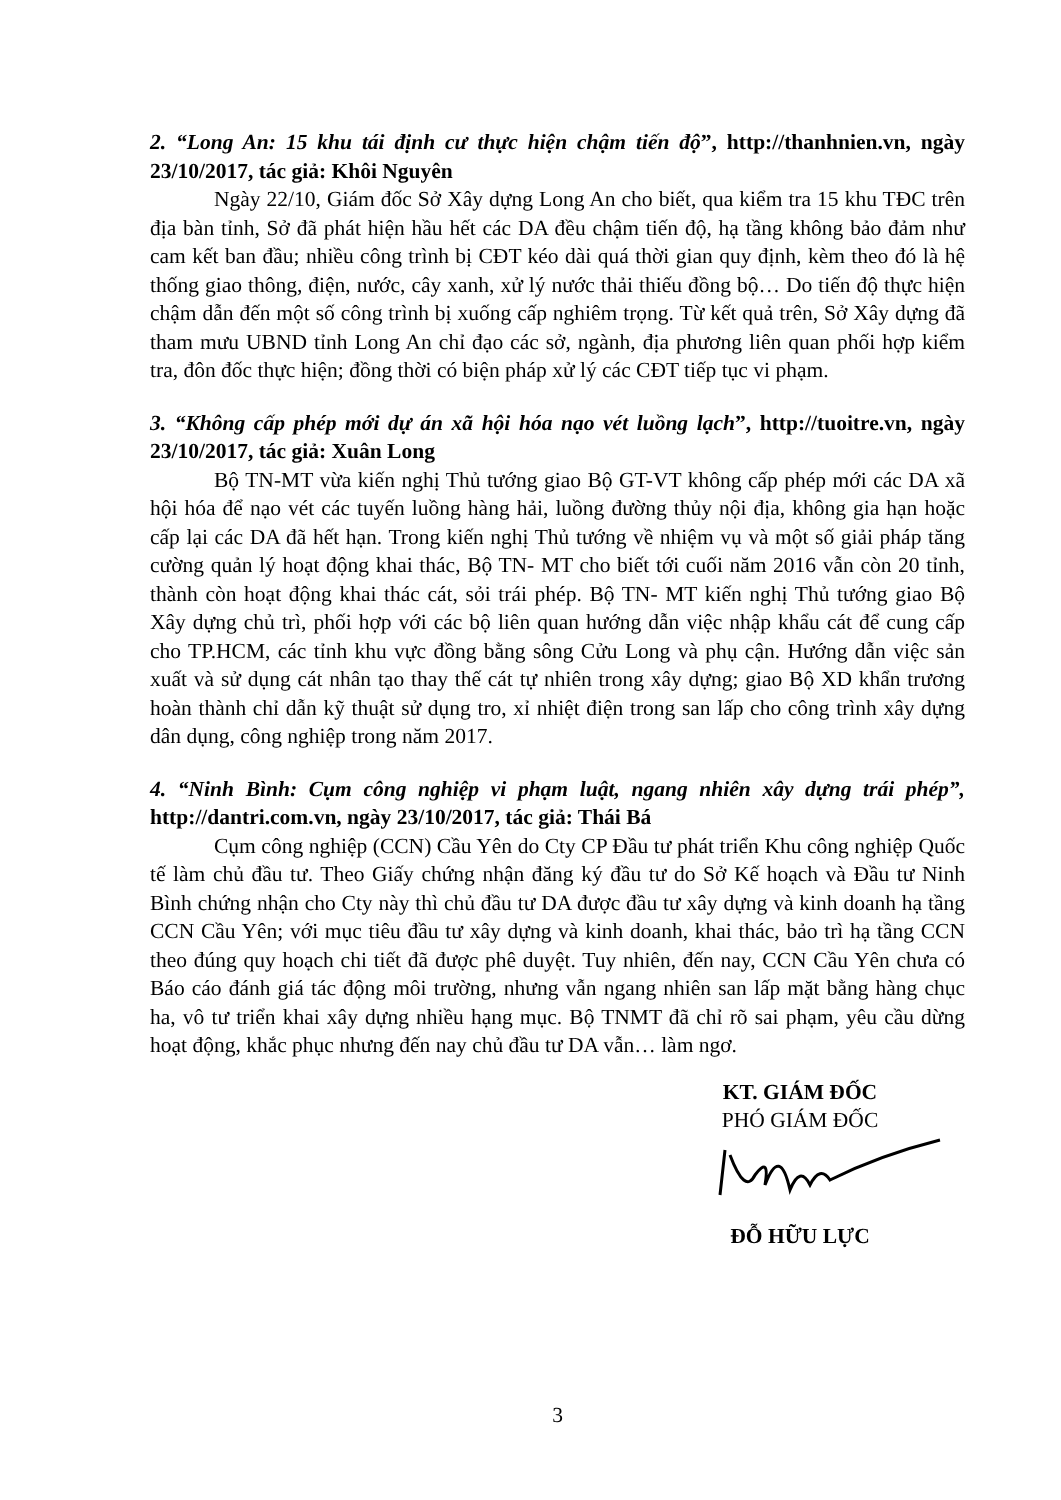2. “Long An: 15 khu tái định cư thực hiện chậm tiến độ”, http://thanhnien.vn, ngày 23/10/2017, tác giả: Khôi Nguyên
Ngày 22/10, Giám đốc Sở Xây dựng Long An cho biết, qua kiểm tra 15 khu TĐC trên địa bàn tỉnh, Sở đã phát hiện hầu hết các DA đều chậm tiến độ, hạ tầng không bảo đảm như cam kết ban đầu; nhiều công trình bị CĐT kéo dài quá thời gian quy định, kèm theo đó là hệ thống giao thông, điện, nước, cây xanh, xử lý nước thải thiếu đồng bộ… Do tiến độ thực hiện chậm dẫn đến một số công trình bị xuống cấp nghiêm trọng. Từ kết quả trên, Sở Xây dựng đã tham mưu UBND tỉnh Long An chỉ đạo các sở, ngành, địa phương liên quan phối hợp kiểm tra, đôn đốc thực hiện; đồng thời có biện pháp xử lý các CĐT tiếp tục vi phạm.
3. “Không cấp phép mới dự án xã hội hóa nạo vét luồng lạch”, http://tuoitre.vn, ngày 23/10/2017, tác giả: Xuân Long
Bộ TN-MT vừa kiến nghị Thủ tướng giao Bộ GT-VT không cấp phép mới các DA xã hội hóa để nạo vét các tuyến luồng hàng hải, luồng đường thủy nội địa, không gia hạn hoặc cấp lại các DA đã hết hạn. Trong kiến nghị Thủ tướng về nhiệm vụ và một số giải pháp tăng cường quản lý hoạt động khai thác, Bộ TN- MT cho biết tới cuối năm 2016 vẫn còn 20 tỉnh, thành còn hoạt động khai thác cát, sỏi trái phép. Bộ TN- MT kiến nghị Thủ tướng giao Bộ Xây dựng chủ trì, phối hợp với các bộ liên quan hướng dẫn việc nhập khẩu cát để cung cấp cho TP.HCM, các tỉnh khu vực đồng bằng sông Cửu Long và phụ cận. Hướng dẫn việc sản xuất và sử dụng cát nhân tạo thay thế cát tự nhiên trong xây dựng; giao Bộ XD khẩn trương hoàn thành chỉ dẫn kỹ thuật sử dụng tro, xỉ nhiệt điện trong san lấp cho công trình xây dựng dân dụng, công nghiệp trong năm 2017.
4. “Ninh Bình: Cụm công nghiệp vi phạm luật, ngang nhiên xây dựng trái phép”, http://dantri.com.vn, ngày 23/10/2017, tác giả: Thái Bá
Cụm công nghiệp (CCN) Cầu Yên do Cty CP Đầu tư phát triển Khu công nghiệp Quốc tế làm chủ đầu tư. Theo Giấy chứng nhận đăng ký đầu tư do Sở Kế hoạch và Đầu tư Ninh Bình chứng nhận cho Cty này thì chủ đầu tư DA được đầu tư xây dựng và kinh doanh hạ tầng CCN Cầu Yên; với mục tiêu đầu tư xây dựng và kinh doanh, khai thác, bảo trì hạ tầng CCN theo đúng quy hoạch chi tiết đã được phê duyệt. Tuy nhiên, đến nay, CCN Cầu Yên chưa có Báo cáo đánh giá tác động môi trường, nhưng vẫn ngang nhiên san lấp mặt bằng hàng chục ha, vô tư triển khai xây dựng nhiều hạng mục. Bộ TNMT đã chỉ rõ sai phạm, yêu cầu dừng hoạt động, khắc phục nhưng đến nay chủ đầu tư DA vẫn… làm ngơ.
KT. GIÁM ĐỐC
PHÓ GIÁM ĐỐC
ĐỖ HỮU LỰC
3